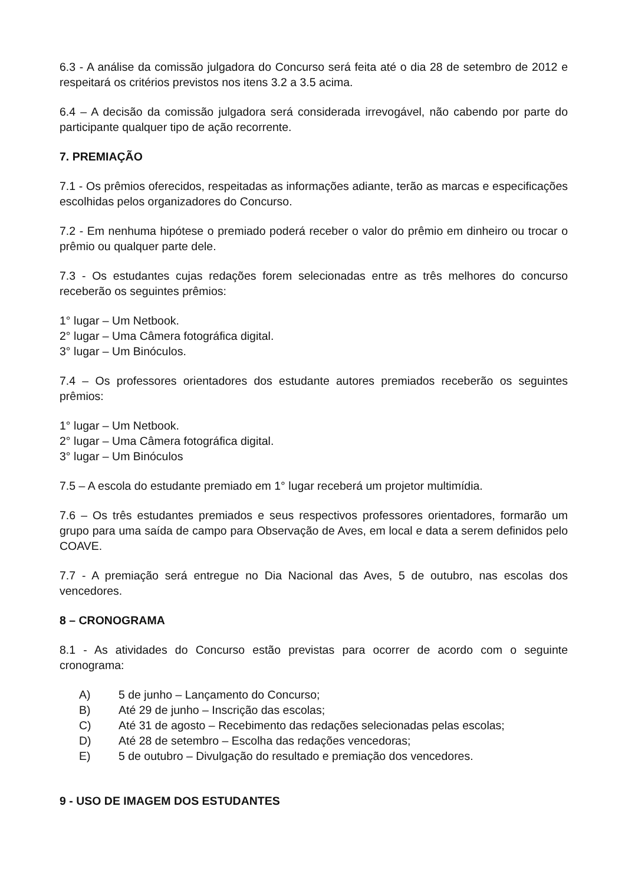6.3 - A análise da comissão julgadora do Concurso será feita até o dia 28 de setembro de 2012 e respeitará os critérios previstos nos itens 3.2 a 3.5 acima.
6.4 – A decisão da comissão julgadora será considerada irrevogável, não cabendo por parte do participante qualquer tipo de ação recorrente.
7. PREMIAÇÃO
7.1 - Os prêmios oferecidos, respeitadas as informações adiante, terão as marcas e especificações escolhidas pelos organizadores do Concurso.
7.2 - Em nenhuma hipótese o premiado poderá receber o valor do prêmio em dinheiro ou trocar o prêmio ou qualquer parte dele.
7.3 - Os estudantes cujas redações forem selecionadas entre as três melhores do concurso receberão os seguintes prêmios:
1° lugar – Um Netbook.
2° lugar – Uma Câmera fotográfica digital.
3° lugar – Um Binóculos.
7.4 – Os professores orientadores dos estudante autores premiados receberão os seguintes prêmios:
1° lugar – Um Netbook.
2° lugar – Uma Câmera fotográfica digital.
3° lugar – Um Binóculos
7.5 – A escola do estudante premiado em 1° lugar receberá um projetor multimídia.
7.6 – Os três estudantes premiados e seus respectivos professores orientadores, formarão um grupo para uma saída de campo para Observação de Aves, em local e data a serem definidos pelo COAVE.
7.7 - A premiação será entregue no Dia Nacional das Aves, 5 de outubro, nas escolas dos vencedores.
8 – CRONOGRAMA
8.1 - As atividades do Concurso estão previstas para ocorrer de acordo com o seguinte cronograma:
A) 5 de junho – Lançamento do Concurso;
B) Até 29 de junho – Inscrição das escolas;
C) Até 31 de agosto – Recebimento das redações selecionadas pelas escolas;
D) Até 28 de setembro – Escolha das redações vencedoras;
E) 5 de outubro – Divulgação do resultado e premiação dos vencedores.
9 - USO DE IMAGEM DOS ESTUDANTES